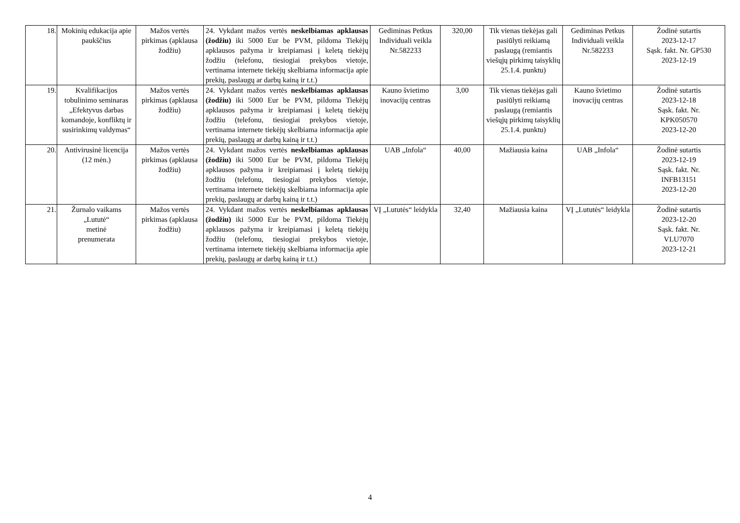| 18. | Mokinių edukacija apie paukščius | Mažos vertės pirkimas (apklausa žodžiu) | 24. Vykdant mažos vertės neskelbiamas apklausas (žodžiu) iki 5000 Eur be PVM, pildoma Tiekėjų apklausos pažyma ir kreipiamasi į keletą tiekėjų žodžiu (telefonu, tiesiogiai prekybos vietoje, vertinama internete tiekėjų skelbiama informacija apie prekių, paslaugų ar darbų kainą ir t.t.) | Gediminas Petkus Individuali veikla Nr.582233 | 320,00 | Tik vienas tiekėjas gali pasiūlyti reikiamą paslaugą (remiantis viešųjų pirkimų taisyklių 25.1.4. punktu) | Gediminas Petkus Individuali veikla Nr.582233 | Žodinė sutartis 2023-12-17 Sąsk. fakt. Nr. GP530 2023-12-19 |
| 19. | Kvalifikacijos tobulinimo seminaras „Efektyvus darbas komandoje, konfliktų ir susirinkimų valdymas“ | Mažos vertės pirkimas (apklausa žodžiu) | 24. Vykdant mažos vertės neskelbiamas apklausas (žodžiu) iki 5000 Eur be PVM, pildoma Tiekėjų apklausos pažyma ir kreipiamasi į keletą tiekėjų žodžiu (telefonu, tiesiogiai prekybos vietoje, vertinama internete tiekėjų skelbiama informacija apie prekių, paslaugų ar darbų kainą ir t.t.) | Kauno švietimo inovacijų centras | 3,00 | Tik vienas tiekėjas gali pasiūlyti reikiamą paslaugą (remiantis viešųjų pirkimų taisyklių 25.1.4. punktu) | Kauno švietimo inovacijų centras | Žodinė sutartis 2023-12-18 Sąsk. fakt. Nr. KPK050570 2023-12-20 |
| 20. | Antivirusinė licencija (12 mėn.) | Mažos vertės pirkimas (apklausa žodžiu) | 24. Vykdant mažos vertės neskelbiamas apklausas (žodžiu) iki 5000 Eur be PVM, pildoma Tiekėjų apklausos pažyma ir kreipiamasi į keletą tiekėjų žodžiu (telefonu, tiesiogiai prekybos vietoje, vertinama internete tiekėjų skelbiama informacija apie prekių, paslaugų ar darbų kainą ir t.t.) | UAB „Infola“ | 40,00 | Mažiausia kaina | UAB „Infola“ | Žodinė sutartis 2023-12-19 Sąsk. fakt. Nr. INFB13151 2023-12-20 |
| 21. | Žurnalo vaikams „Lututė“ metinė prenumerata | Mažos vertės pirkimas (apklausa žodžiu) | 24. Vykdant mažos vertės neskelbiamas apklausas (žodžiu) iki 5000 Eur be PVM, pildoma Tiekėjų apklausos pažyma ir kreipiamasi į keletą tiekėjų žodžiu (telefonu, tiesiogiai prekybos vietoje, vertinama internete tiekėjų skelbiama informacija apie prekių, paslaugų ar darbų kainą ir t.t.) | VĮ „Lututės“ leidykla | 32,40 | Mažiausia kaina | VĮ „Lututės“ leidykla | Žodinė sutartis 2023-12-20 Sąsk. fakt. Nr. VLU7070 2023-12-21 |
4